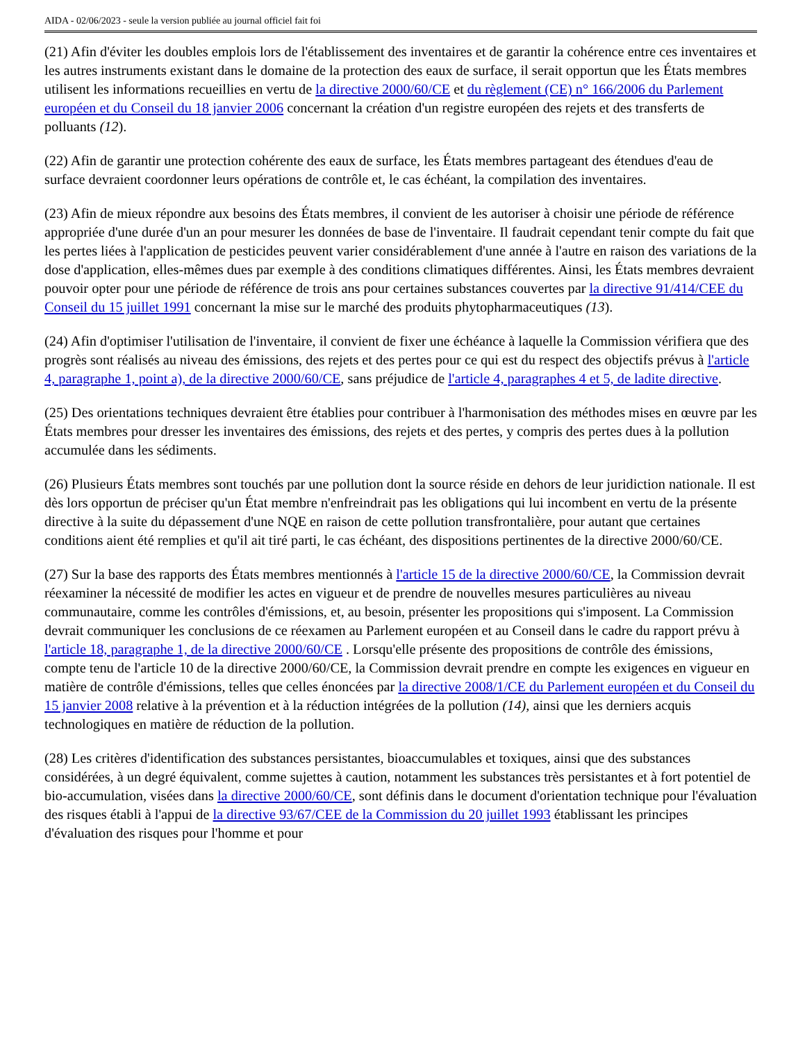AIDA - 02/06/2023 - seule la version publiée au journal officiel fait foi
(21) Afin d'éviter les doubles emplois lors de l'établissement des inventaires et de garantir la cohérence entre ces inventaires et les autres instruments existant dans le domaine de la protection des eaux de surface, il serait opportun que les États membres utilisent les informations recueillies en vertu de la directive 2000/60/CE et du règlement (CE) n° 166/2006 du Parlement européen et du Conseil du 18 janvier 2006 concernant la création d'un registre européen des rejets et des transferts de polluants (12).
(22) Afin de garantir une protection cohérente des eaux de surface, les États membres partageant des étendues d'eau de surface devraient coordonner leurs opérations de contrôle et, le cas échéant, la compilation des inventaires.
(23) Afin de mieux répondre aux besoins des États membres, il convient de les autoriser à choisir une période de référence appropriée d'une durée d'un an pour mesurer les données de base de l'inventaire. Il faudrait cependant tenir compte du fait que les pertes liées à l'application de pesticides peuvent varier considérablement d'une année à l'autre en raison des variations de la dose d'application, elles-mêmes dues par exemple à des conditions climatiques différentes. Ainsi, les États membres devraient pouvoir opter pour une période de référence de trois ans pour certaines substances couvertes par la directive 91/414/CEE du Conseil du 15 juillet 1991 concernant la mise sur le marché des produits phytopharmaceutiques (13).
(24) Afin d'optimiser l'utilisation de l'inventaire, il convient de fixer une échéance à laquelle la Commission vérifiera que des progrès sont réalisés au niveau des émissions, des rejets et des pertes pour ce qui est du respect des objectifs prévus à l'article 4, paragraphe 1, point a), de la directive 2000/60/CE, sans préjudice de l'article 4, paragraphes 4 et 5, de ladite directive.
(25) Des orientations techniques devraient être établies pour contribuer à l'harmonisation des méthodes mises en œuvre par les États membres pour dresser les inventaires des émissions, des rejets et des pertes, y compris des pertes dues à la pollution accumulée dans les sédiments.
(26) Plusieurs États membres sont touchés par une pollution dont la source réside en dehors de leur juridiction nationale. Il est dès lors opportun de préciser qu'un État membre n'enfreindrait pas les obligations qui lui incombent en vertu de la présente directive à la suite du dépassement d'une NQE en raison de cette pollution transfrontalière, pour autant que certaines conditions aient été remplies et qu'il ait tiré parti, le cas échéant, des dispositions pertinentes de la directive 2000/60/CE.
(27) Sur la base des rapports des États membres mentionnés à l'article 15 de la directive 2000/60/CE, la Commission devrait réexaminer la nécessité de modifier les actes en vigueur et de prendre de nouvelles mesures particulières au niveau communautaire, comme les contrôles d'émissions, et, au besoin, présenter les propositions qui s'imposent. La Commission devrait communiquer les conclusions de ce réexamen au Parlement européen et au Conseil dans le cadre du rapport prévu à l'article 18, paragraphe 1, de la directive 2000/60/CE . Lorsqu'elle présente des propositions de contrôle des émissions, compte tenu de l'article 10 de la directive 2000/60/CE, la Commission devrait prendre en compte les exigences en vigueur en matière de contrôle d'émissions, telles que celles énoncées par la directive 2008/1/CE du Parlement européen et du Conseil du 15 janvier 2008 relative à la prévention et à la réduction intégrées de la pollution (14), ainsi que les derniers acquis technologiques en matière de réduction de la pollution.
(28) Les critères d'identification des substances persistantes, bioaccumulables et toxiques, ainsi que des substances considérées, à un degré équivalent, comme sujettes à caution, notamment les substances très persistantes et à fort potentiel de bio-accumulation, visées dans la directive 2000/60/CE, sont définis dans le document d'orientation technique pour l'évaluation des risques établi à l'appui de la directive 93/67/CEE de la Commission du 20 juillet 1993 établissant les principes d'évaluation des risques pour l'homme et pour